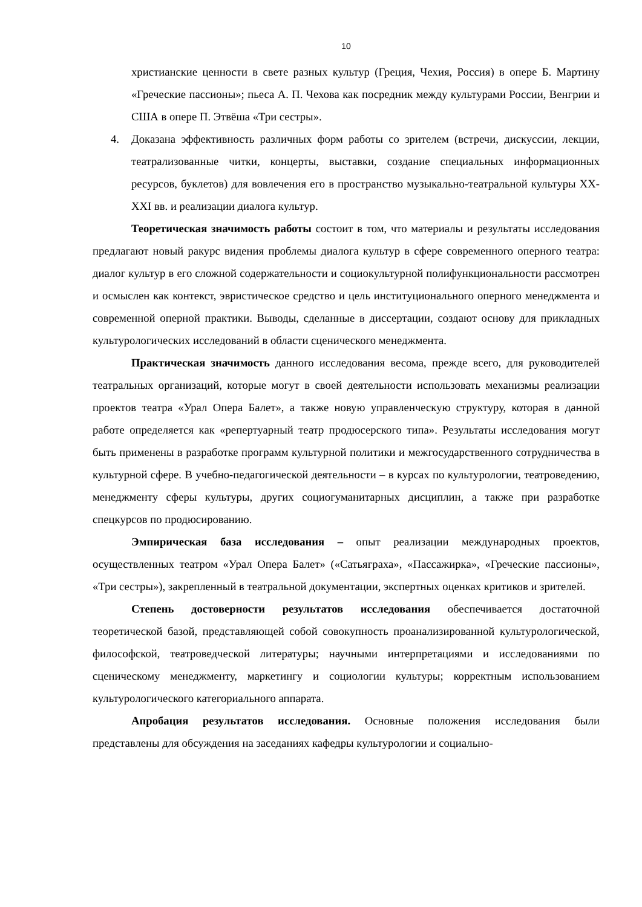10
христианские ценности в свете разных культур (Греция, Чехия, Россия) в опере Б. Мартину «Греческие пассионы»; пьеса А. П. Чехова как посредник между культурами России, Венгрии и США в опере П. Этвёша «Три сестры».
4. Доказана эффективность различных форм работы со зрителем (встречи, дискуссии, лекции, театрализованные читки, концерты, выставки, создание специальных информационных ресурсов, буклетов) для вовлечения его в пространство музыкально-театральной культуры XX-XXI вв. и реализации диалога культур.
Теоретическая значимость работы состоит в том, что материалы и результаты исследования предлагают новый ракурс видения проблемы диалога культур в сфере современного оперного театра: диалог культур в его сложной содержательности и социокультурной полифункциональности рассмотрен и осмыслен как контекст, эвристическое средство и цель институционального оперного менеджмента и современной оперной практики. Выводы, сделанные в диссертации, создают основу для прикладных культурологических исследований в области сценического менеджмента.
Практическая значимость данного исследования весома, прежде всего, для руководителей театральных организаций, которые могут в своей деятельности использовать механизмы реализации проектов театра «Урал Опера Балет», а также новую управленческую структуру, которая в данной работе определяется как «репертуарный театр продюсерского типа». Результаты исследования могут быть применены в разработке программ культурной политики и межгосударственного сотрудничества в культурной сфере. В учебно-педагогической деятельности – в курсах по культурологии, театроведению, менеджменту сферы культуры, других социогуманитарных дисциплин, а также при разработке спецкурсов по продюсированию.
Эмпирическая база исследования – опыт реализации международных проектов, осуществленных театром «Урал Опера Балет» («Сатьяграха», «Пассажирка», «Греческие пассионы», «Три сестры»), закрепленный в театральной документации, экспертных оценках критиков и зрителей.
Степень достоверности результатов исследования обеспечивается достаточной теоретической базой, представляющей собой совокупность проанализированной культурологической, философской, театроведческой литературы; научными интерпретациями и исследованиями по сценическому менеджменту, маркетингу и социологии культуры; корректным использованием культурологического категориального аппарата.
Апробация результатов исследования. Основные положения исследования были представлены для обсуждения на заседаниях кафедры культурологии и социально-